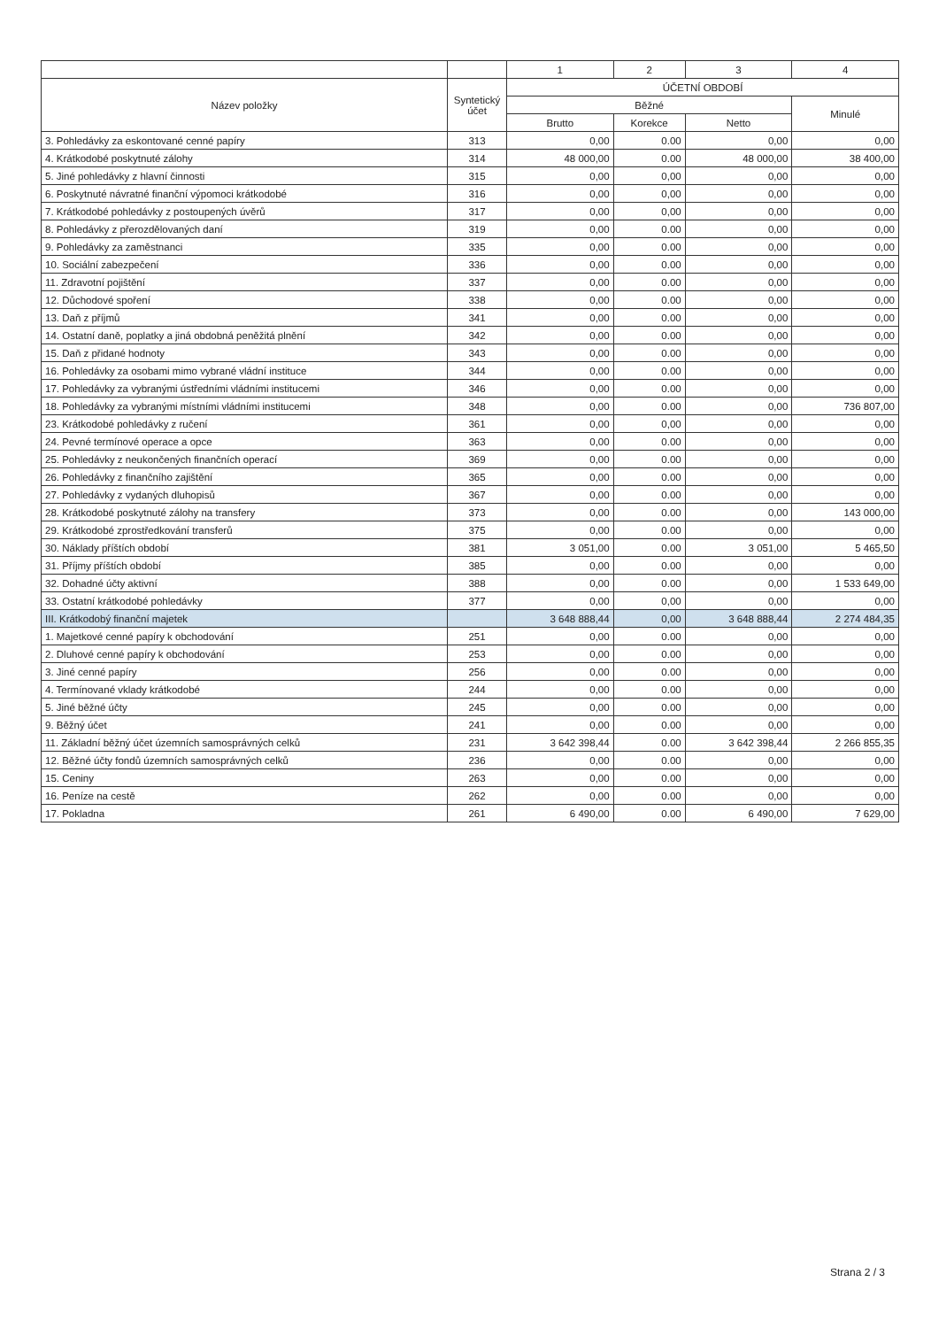| | | 1 | 2 | 3 | 4 |
| Název položky | Syntetický účet | ÚČETNÍ OBDOBÍ | | | |
| | | Běžné | | | Minulé |
| | | Brutto | Korekce | Netto | |
| 3. Pohledávky za eskontované cenné papíry | 313 | 0,00 | 0.00 | 0,00 | 0,00 |
| 4. Krátkodobé poskytnuté zálohy | 314 | 48 000,00 | 0.00 | 48 000,00 | 38 400,00 |
| 5. Jiné pohledávky z hlavní činnosti | 315 | 0,00 | 0,00 | 0,00 | 0,00 |
| 6. Poskytnuté návratné finanční výpomoci krátkodobé | 316 | 0,00 | 0,00 | 0,00 | 0,00 |
| 7. Krátkodobé pohledávky z postoupených úvěrů | 317 | 0,00 | 0,00 | 0,00 | 0,00 |
| 8. Pohledávky z přerozdělovaných daní | 319 | 0,00 | 0.00 | 0,00 | 0,00 |
| 9. Pohledávky za zaměstnanci | 335 | 0,00 | 0.00 | 0,00 | 0,00 |
| 10. Sociální zabezpečení | 336 | 0,00 | 0.00 | 0,00 | 0,00 |
| 11. Zdravotní pojištění | 337 | 0,00 | 0.00 | 0,00 | 0,00 |
| 12. Důchodové spoření | 338 | 0,00 | 0.00 | 0,00 | 0,00 |
| 13. Daň z příjmů | 341 | 0,00 | 0.00 | 0,00 | 0,00 |
| 14. Ostatní daně, poplatky a jiná obdobná peněžitá plnění | 342 | 0,00 | 0.00 | 0,00 | 0,00 |
| 15. Daň z přidané hodnoty | 343 | 0,00 | 0.00 | 0,00 | 0,00 |
| 16. Pohledávky za osobami mimo vybrané vládní instituce | 344 | 0,00 | 0.00 | 0,00 | 0,00 |
| 17. Pohledávky za vybranými ústředními vládními institucemi | 346 | 0,00 | 0.00 | 0,00 | 0,00 |
| 18. Pohledávky za vybranými místními vládními institucemi | 348 | 0,00 | 0.00 | 0,00 | 736 807,00 |
| 23. Krátkodobé pohledávky z ručení | 361 | 0,00 | 0,00 | 0,00 | 0,00 |
| 24. Pevné termínové operace a opce | 363 | 0,00 | 0.00 | 0,00 | 0,00 |
| 25. Pohledávky z neukončených finančních operací | 369 | 0,00 | 0.00 | 0,00 | 0,00 |
| 26. Pohledávky z finančního zajištění | 365 | 0,00 | 0.00 | 0,00 | 0,00 |
| 27. Pohledávky z vydaných dluhopisů | 367 | 0,00 | 0.00 | 0,00 | 0,00 |
| 28. Krátkodobé poskytnuté zálohy na transfery | 373 | 0,00 | 0.00 | 0,00 | 143 000,00 |
| 29. Krátkodobé zprostředkování transferů | 375 | 0,00 | 0.00 | 0,00 | 0,00 |
| 30. Náklady příštích období | 381 | 3 051,00 | 0.00 | 3 051,00 | 5 465,50 |
| 31. Příjmy příštích období | 385 | 0,00 | 0.00 | 0,00 | 0,00 |
| 32. Dohadné účty aktivní | 388 | 0,00 | 0.00 | 0,00 | 1 533 649,00 |
| 33. Ostatní krátkodobé pohledávky | 377 | 0,00 | 0,00 | 0,00 | 0,00 |
| III. Krátkodobý finanční majetek | | 3 648 888,44 | 0,00 | 3 648 888,44 | 2 274 484,35 |
| 1. Majetkové cenné papíry k obchodování | 251 | 0,00 | 0.00 | 0,00 | 0,00 |
| 2. Dluhové cenné papíry k obchodování | 253 | 0,00 | 0.00 | 0,00 | 0,00 |
| 3. Jiné cenné papíry | 256 | 0,00 | 0.00 | 0,00 | 0,00 |
| 4. Termínované vklady krátkodobé | 244 | 0,00 | 0.00 | 0,00 | 0,00 |
| 5. Jiné běžné účty | 245 | 0,00 | 0.00 | 0,00 | 0,00 |
| 9. Běžný účet | 241 | 0,00 | 0.00 | 0,00 | 0,00 |
| 11. Základní běžný účet územních samosprávných celků | 231 | 3 642 398,44 | 0.00 | 3 642 398,44 | 2 266 855,35 |
| 12. Běžné účty fondů územních samosprávných celků | 236 | 0,00 | 0.00 | 0,00 | 0,00 |
| 15. Ceniny | 263 | 0,00 | 0.00 | 0,00 | 0,00 |
| 16. Peníze na cestě | 262 | 0,00 | 0.00 | 0,00 | 0,00 |
| 17. Pokladna | 261 | 6 490,00 | 0.00 | 6 490,00 | 7 629,00 |
Strana 2 / 3